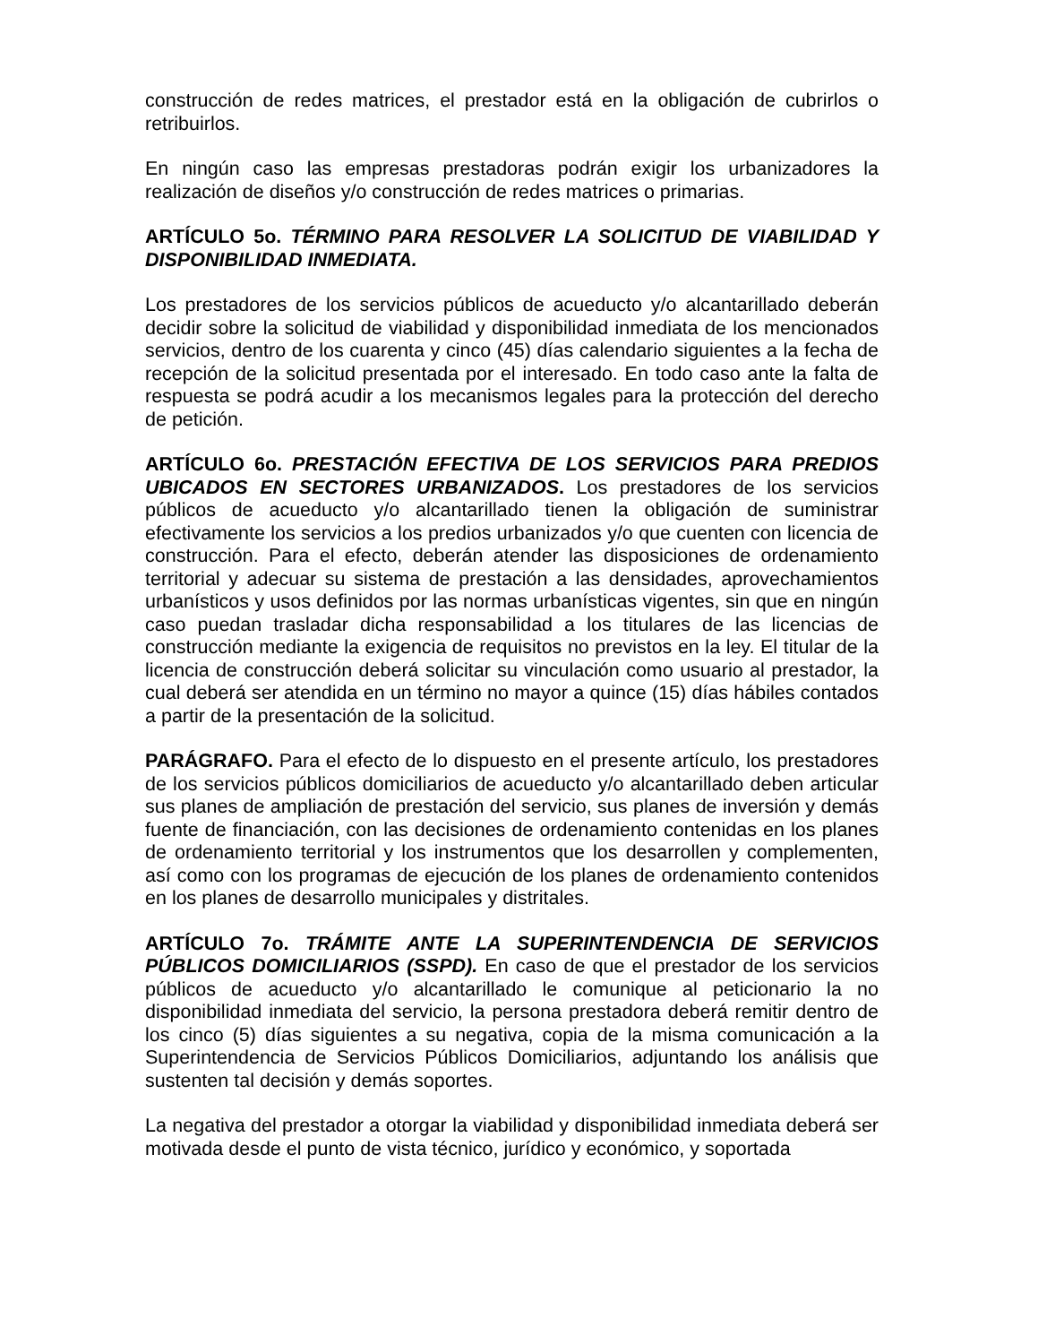construcción de redes matrices, el prestador está en la obligación de cubrirlos o retribuirlos.
En ningún caso las empresas prestadoras podrán exigir los urbanizadores la realización de diseños y/o construcción de redes matrices o primarias.
ARTÍCULO 5o. TÉRMINO PARA RESOLVER LA SOLICITUD DE VIABILIDAD Y DISPONIBILIDAD INMEDIATA.
Los prestadores de los servicios públicos de acueducto y/o alcantarillado deberán decidir sobre la solicitud de viabilidad y disponibilidad inmediata de los mencionados servicios, dentro de los cuarenta y cinco (45) días calendario siguientes a la fecha de recepción de la solicitud presentada por el interesado. En todo caso ante la falta de respuesta se podrá acudir a los mecanismos legales para la protección del derecho de petición.
ARTÍCULO 6o. PRESTACIÓN EFECTIVA DE LOS SERVICIOS PARA PREDIOS UBICADOS EN SECTORES URBANIZADOS. Los prestadores de los servicios públicos de acueducto y/o alcantarillado tienen la obligación de suministrar efectivamente los servicios a los predios urbanizados y/o que cuenten con licencia de construcción. Para el efecto, deberán atender las disposiciones de ordenamiento territorial y adecuar su sistema de prestación a las densidades, aprovechamientos urbanísticos y usos definidos por las normas urbanísticas vigentes, sin que en ningún caso puedan trasladar dicha responsabilidad a los titulares de las licencias de construcción mediante la exigencia de requisitos no previstos en la ley. El titular de la licencia de construcción deberá solicitar su vinculación como usuario al prestador, la cual deberá ser atendida en un término no mayor a quince (15) días hábiles contados a partir de la presentación de la solicitud.
PARÁGRAFO. Para el efecto de lo dispuesto en el presente artículo, los prestadores de los servicios públicos domiciliarios de acueducto y/o alcantarillado deben articular sus planes de ampliación de prestación del servicio, sus planes de inversión y demás fuente de financiación, con las decisiones de ordenamiento contenidas en los planes de ordenamiento territorial y los instrumentos que los desarrollen y complementen, así como con los programas de ejecución de los planes de ordenamiento contenidos en los planes de desarrollo municipales y distritales.
ARTÍCULO 7o. TRÁMITE ANTE LA SUPERINTENDENCIA DE SERVICIOS PÚBLICOS DOMICILIARIOS (SSPD). En caso de que el prestador de los servicios públicos de acueducto y/o alcantarillado le comunique al peticionario la no disponibilidad inmediata del servicio, la persona prestadora deberá remitir dentro de los cinco (5) días siguientes a su negativa, copia de la misma comunicación a la Superintendencia de Servicios Públicos Domiciliarios, adjuntando los análisis que sustenten tal decisión y demás soportes.
La negativa del prestador a otorgar la viabilidad y disponibilidad inmediata deberá ser motivada desde el punto de vista técnico, jurídico y económico, y soportada